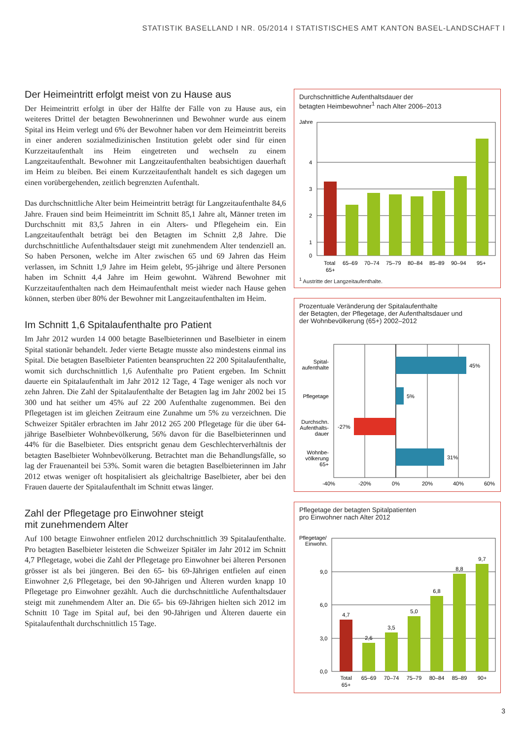STATISTIK BASELLAND I NR. 05/2014 I STATISTISCHES AMT KANTON BASEL-LANDSCHAFT I
Der Heimeintritt erfolgt meist von zu Hause aus
Der Heimeintritt erfolgt in über der Hälfte der Fälle von zu Hause aus, ein weiteres Drittel der betagten Bewohnerinnen und Bewohner wurde aus einem Spital ins Heim verlegt und 6% der Bewohner haben vor dem Heimeintritt bereits in einer anderen sozialmedizinischen Institution gelebt oder sind für einen Kurzzeitaufenthalt ins Heim eingetreten und wechseln zu einem Langzeitaufenthalt. Bewohner mit Langzeitaufenthalten beabsichtigen dauerhaft im Heim zu bleiben. Bei einem Kurzzeitaufenthalt handelt es sich dagegen um einen vorübergehenden, zeitlich begrenzten Aufenthalt.
Das durchschnittliche Alter beim Heimeintritt beträgt für Langzeitaufenthalte 84,6 Jahre. Frauen sind beim Heimeintritt im Schnitt 85,1 Jahre alt, Männer treten im Durchschnitt mit 83,5 Jahren in ein Alters- und Pflegeheim ein. Ein Langzeitaufenthalt beträgt bei den Betagten im Schnitt 2,8 Jahre. Die durchschnittliche Aufenthaltsdauer steigt mit zunehmendem Alter tendenziell an. So haben Personen, welche im Alter zwischen 65 und 69 Jahren das Heim verlassen, im Schnitt 1,9 Jahre im Heim gelebt, 95-jährige und ältere Personen haben im Schnitt 4,4 Jahre im Heim gewohnt. Während Bewohner mit Kurzzeitaufenthalten nach dem Heimaufenthalt meist wieder nach Hause gehen können, sterben über 80% der Bewohner mit Langzeitaufenthalten im Heim.
Im Schnitt 1,6 Spitalaufenthalte pro Patient
Im Jahr 2012 wurden 14 000 betagte Baselbieterinnen und Baselbieter in einem Spital stationär behandelt. Jeder vierte Betagte musste also mindestens einmal ins Spital. Die betagten Baselbieter Patienten beanspruchten 22 200 Spitalaufenthalte, womit sich durchschnittlich 1,6 Aufenthalte pro Patient ergeben. Im Schnitt dauerte ein Spitalaufenthalt im Jahr 2012 12 Tage, 4 Tage weniger als noch vor zehn Jahren. Die Zahl der Spitalaufenthalte der Betagten lag im Jahr 2002 bei 15 300 und hat seither um 45% auf 22 200 Aufenthalte zugenommen. Bei den Pflegetagen ist im gleichen Zeitraum eine Zunahme um 5% zu verzeichnen. Die Schweizer Spitäler erbrachten im Jahr 2012 265 200 Pflegetage für die über 64-jährige Baselbieter Wohnbevölkerung, 56% davon für die Baselbieterinnen und 44% für die Baselbieter. Dies entspricht genau dem Geschlechterverhältnis der betagten Baselbieter Wohnbevölkerung. Betrachtet man die Behandlungsfälle, so lag der Frauenanteil bei 53%. Somit waren die betagten Baselbieterinnen im Jahr 2012 etwas weniger oft hospitalisiert als gleichaltrige Baselbieter, aber bei den Frauen dauerte der Spitalaufenthalt im Schnitt etwas länger.
Zahl der Pflegetage pro Einwohner steigt
mit zunehmendem Alter
Auf 100 betagte Einwohner entfielen 2012 durchschnittlich 39 Spitalaufenthalte. Pro betagten Baselbieter leisteten die Schweizer Spitäler im Jahr 2012 im Schnitt 4,7 Pflegetage, wobei die Zahl der Pflegetage pro Einwohner bei älteren Personen grösser ist als bei jüngeren. Bei den 65- bis 69-Jährigen entfielen auf einen Einwohner 2,6 Pflegetage, bei den 90-Jährigen und Älteren wurden knapp 10 Pflegetage pro Einwohner gezählt. Auch die durchschnittliche Aufenthaltsdauer steigt mit zunehmendem Alter an. Die 65- bis 69-Jährigen hielten sich 2012 im Schnitt 10 Tage im Spital auf, bei den 90-Jährigen und Älteren dauerte ein Spitalaufenthalt durchschnittlich 15 Tage.
Durchschnittliche Aufenthaltsdauer der
betagten Heimbewohner<sup>1</sup> nach Alter 2006–2013
Jahre
4
3
2
1
0
Total
65+
65–69
70–74
75–79
80–84
85–89
90–94
95+
<sup>1</sup> Austritte der Langzeitaufenthalte.
Prozentuale Veränderung der Spitalaufenthalte
der Betagten, der Pflegetage, der Aufenthaltsdauer und
der Wohnbevölkerung (65+) 2002–2012
45%
5%
-27%
31%
Spital-
aufenthalte
Pflegetage
Durchschn.
Aufenthalts-
dauer
Wohnbe-
völkerung
65+
-40%
-20%
0%
20%
40%
60%
Pflegetage der betagten Spitalpatienten
pro Einwohner nach Alter 2012
Pflegetage/
Einwohn.
9,0
6,0
3,0
0,0
4,7
2,6
3,5
5,0
6,8
8,8
9,7
Total
65+
65–69
70–74
75–79
80–84
85–89
90+
3